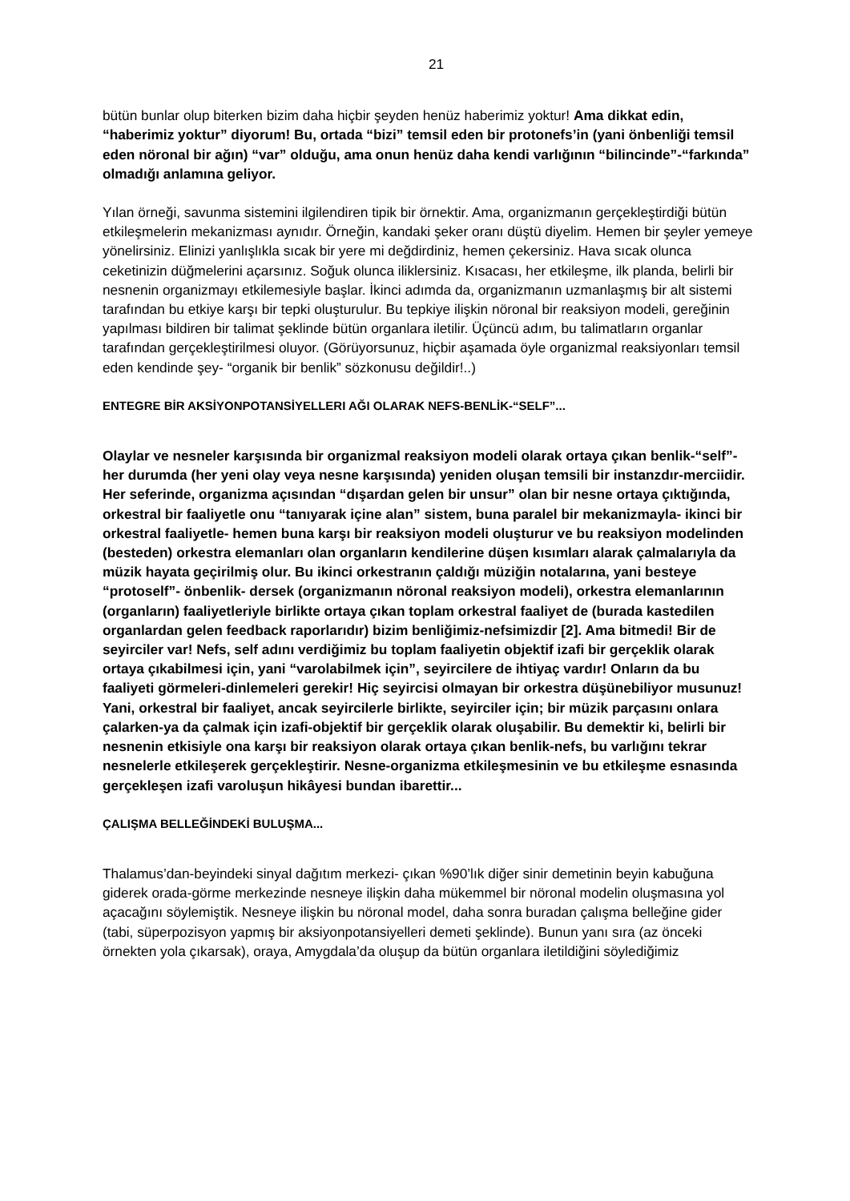21
bütün bunlar olup biterken bizim daha hiçbir şeyden henüz haberimiz yoktur! Ama dikkat edin, “haberimiz yoktur” diyorum! Bu, ortada “bizi” temsil eden bir protonefs’in (yani önbenliği temsil eden nöronal bir ağın) “var” olduğu, ama onun henüz daha kendi varlığının “bilincinde”-“farkında” olmadığı anlamına geliyor.
Yılan örneği, savunma sistemini ilgilendiren tipik bir örnektir. Ama, organizmanın gerçekleştirdiği bütün etkileşmelerin mekanizması aynıdır. Örneğin, kandaki şeker oranı düştü diyelim. Hemen bir şeyler yemeye yönelirsiniz. Elinizi yanlışlıkla sıcak bir yere mi değdirdiniz, hemen çekersiniz. Hava sıcak olunca ceketinizin düğmelerini açarsınız. Soğuk olunca iliklersiniz. Kısacası, her etkileşme, ilk planda, belirli bir nesnenin organizmayı etkilemesiyle başlar. İkinci adımda da, organizmanın uzmanlaşmış bir alt sistemi tarafından bu etkiye karşı bir tepki oluşturulur. Bu tepkiye ilişkin nöronal bir reaksiyon modeli, gereğinin yapılması bildiren bir talimat şeklinde bütün organlara iletilir. Üçüncü adım, bu talimatların organlar tarafından gerçekleştirilmesi oluyor. (Görüyorsunuz, hiçbir aşamada öyle organizmal reaksiyonları temsil eden kendinde şey- “organik bir benlik” sözkonusu değildir!..)
ENTEGRE BİR AKSİYONPOTANSİYELLERI AĞI OLARAK NEFS-BENLİK-“SELF”...
Olaylar ve nesneler karşısında bir organizmal reaksiyon modeli olarak ortaya çıkan benlik-“self”- her durumda (her yeni olay veya nesne karşısında) yeniden oluşan temsili bir instanzdır-merciidir. Her seferinde, organizma açısından “dışardan gelen bir unsur” olan bir nesne ortaya çıktığında, orkestral bir faaliyetle onu “tanıyarak içine alan” sistem, buna paralel bir mekanizmayla- ikinci bir orkestral faaliyetle- hemen buna karşı bir reaksiyon modeli oluşturur ve bu reaksiyon modelinden (besteden) orkestra elemanları olan organların kendilerine düşen kısımları alarak çalmalarıyla da müzik hayata geçirilmiş olur. Bu ikinci orkestranın çaldığı müziğin notalarına, yani besteye “protoself”- önbenlik- dersek (organizmanın nöronal reaksiyon modeli), orkestra elemanlarının (organların) faaliyetleriyle birlikte ortaya çıkan toplam orkestral faaliyet de (burada kastedilen organlardan gelen feedback raporlarıdır) bizim benliğimiz-nefsimizdir [2]. Ama bitmedi! Bir de seyirciler var! Nefs, self adını verdiğimiz bu toplam faaliyetin objektif izafi bir gerçeklik olarak ortaya çıkabilmesi için, yani “varolabilmek için”, seyircilere de ihtiyaç vardır! Onların da bu faaliyeti görmeleri-dinlemeleri gerekir! Hiç seyircisi olmayan bir orkestra düşünebiliyor musunuz! Yani, orkestral bir faaliyet, ancak seyircilerle birlikte, seyirciler için; bir müzik parçasını onlara çalarken-ya da çalmak için izafi-objektif bir gerçeklik olarak oluşabilir. Bu demektir ki, belirli bir nesnenin etkisiyle ona karşı bir reaksiyon olarak ortaya çıkan benlik-nefs, bu varlığını tekrar nesnelerle etkileşerek gerçekleştirir. Nesne-organizma etkileşmesinin ve bu etkileşme esnasında gerçekleşen izafi varoluşun hikâyesi bundan ibarettir...
ÇALIŞMA BELLEĞİNDEKİ BULUŞMA...
Thalamus’dan-beyindeki sinyal dağıtım merkezi- çıkan %90’lık diğer sinir demetinin beyin kabuğuna giderek orada-görme merkezinde nesneye ilişkin daha mükemmel bir nöronal modelin oluşmasına yol açacağını söylemiştik. Nesneye ilişkin bu nöronal model, daha sonra buradan çalışma belleğine gider (tabi, süperpozisyon yapmış bir aksiyonpotansiyelleri demeti şeklinde). Bunun yanı sıra (az önceki örnekten yola çıkarsak), oraya, Amygdala’da oluşup da bütün organlara iletildiğini söylediğimiz